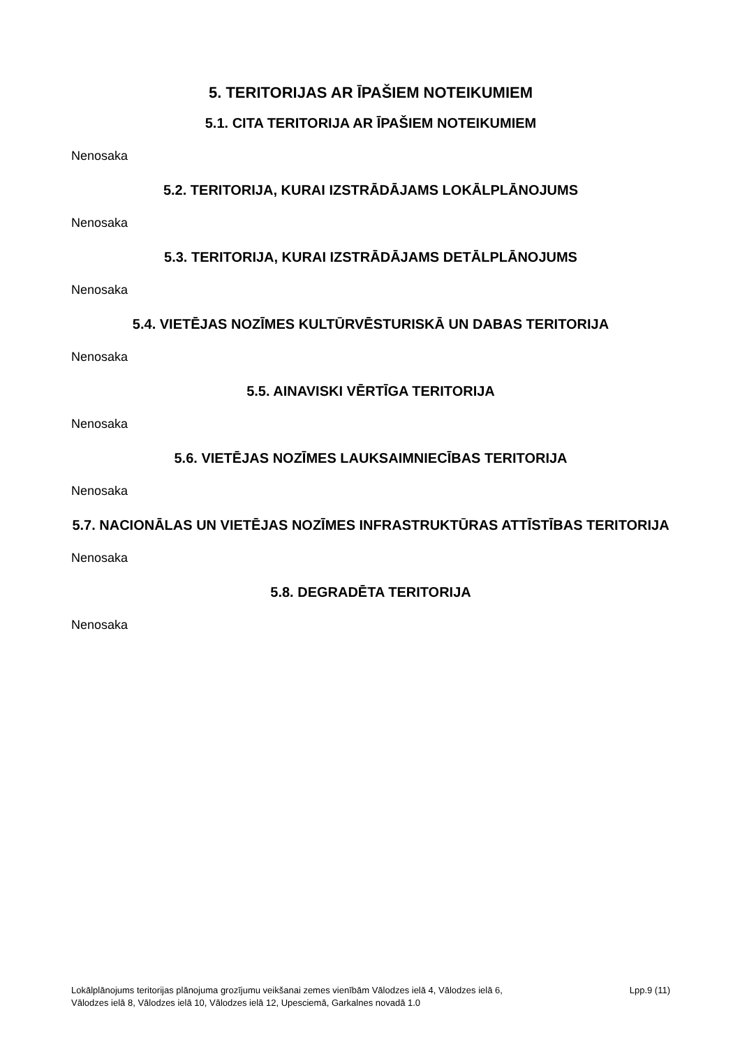5. TERITORIJAS AR ĪPAŠIEM NOTEIKUMIEM
5.1. CITA TERITORIJA AR ĪPAŠIEM NOTEIKUMIEM
Nenosaka
5.2. TERITORIJA, KURAI IZSTRĀDĀJAMS LOKĀLPLĀNOJUMS
Nenosaka
5.3. TERITORIJA, KURAI IZSTRĀDĀJAMS DETĀLPLĀNOJUMS
Nenosaka
5.4. VIETĒJAS NOZĪMES KULTŪRVĒSTURISKĀ UN DABAS TERITORIJA
Nenosaka
5.5. AINAVISKI VĒRTĪGA TERITORIJA
Nenosaka
5.6. VIETĒJAS NOZĪMES LAUKSAIMNIECĪBAS TERITORIJA
Nenosaka
5.7. NACIONĀLAS UN VIETĒJAS NOZĪMES INFRASTRUKTŪRAS ATTĪSTĪBAS TERITORIJA
Nenosaka
5.8. DEGRADĒTA TERITORIJA
Nenosaka
Lokālplānojums teritorijas plānojuma grozījumu veikšanai zemes vienībām Vālodzes ielā 4, Vālodzes ielā 6,
Vālodzes ielā 8, Vālodzes ielā 10, Vālodzes ielā 12, Upesciemā, Garkalnes novadā 1.0
Lpp.9 (11)